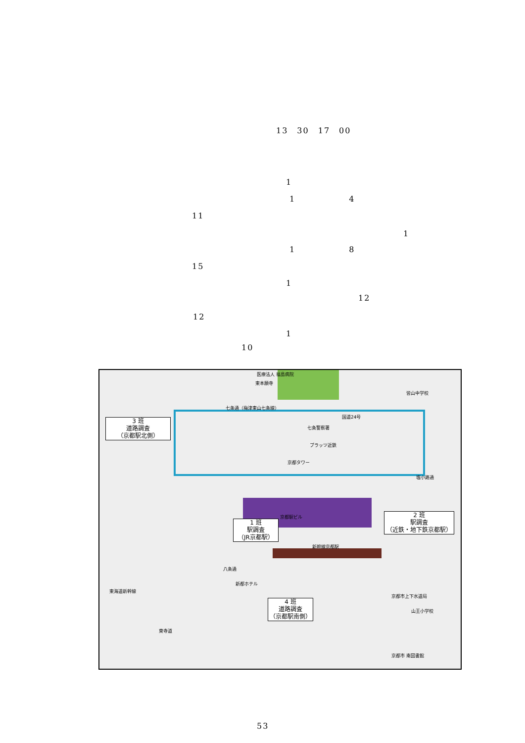13　30　17　00
1
1　　　　　　4
11
1
1　　　　　　8
15
1
12
12
1
10
東本願寺
医療法人 福島病院
七条通（梅津東山七条線）
国道24号
皆山中学校
七条警察署
プラッツ近鉄
京都タワー
京都駅ビル
新幹線京都駅
塩小路通
東海道新幹線
東寺道
八条通
新都ホテル
京都市上下水道局
山王小学校
京都市 南図書館
3 班
道路調査
（京都駅北側）
1 班
駅調査
（JR京都駅）
2 班
駅調査
（近鉄・地下鉄京都駅）
4 班
道路調査
（京都駅南側）
53